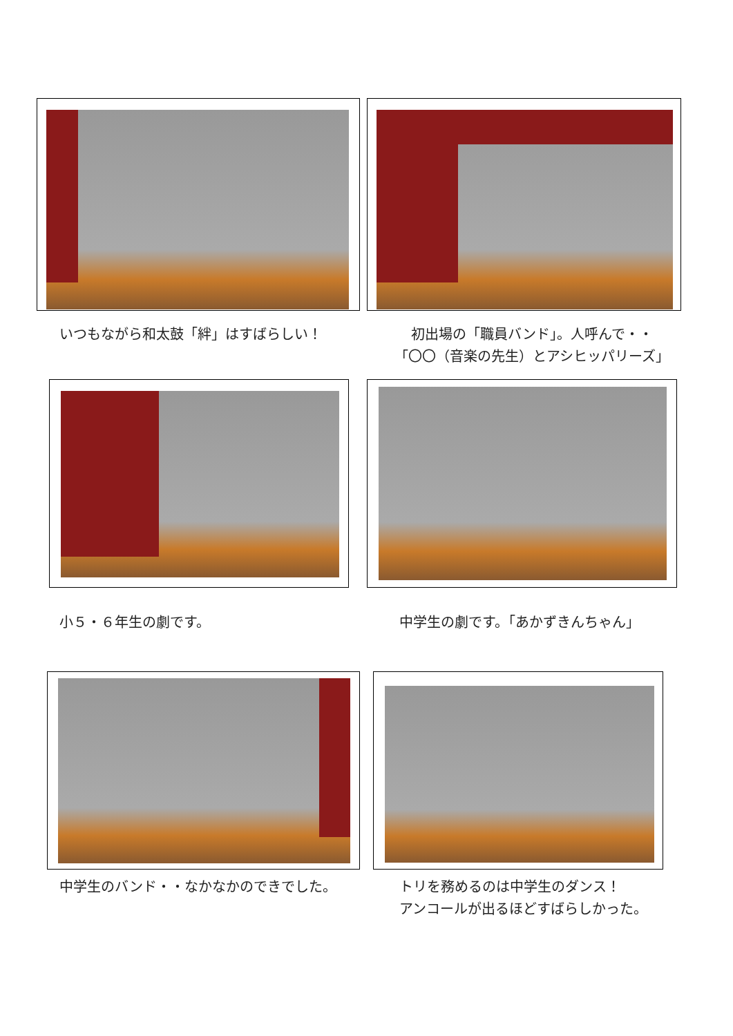いつもながら和太鼓「絆」はすばらしい！
初出場の「職員バンド」。人呼んで・・
「〇〇（音楽の先生）とアシヒッパリーズ」
小５・６年生の劇です。 中学生の劇です。「あかずきんちゃん」
中学生のバンド・・なかなかのできでした。
トリを務めるのは中学生のダンス！
アンコールが出るほどすばらしかった。